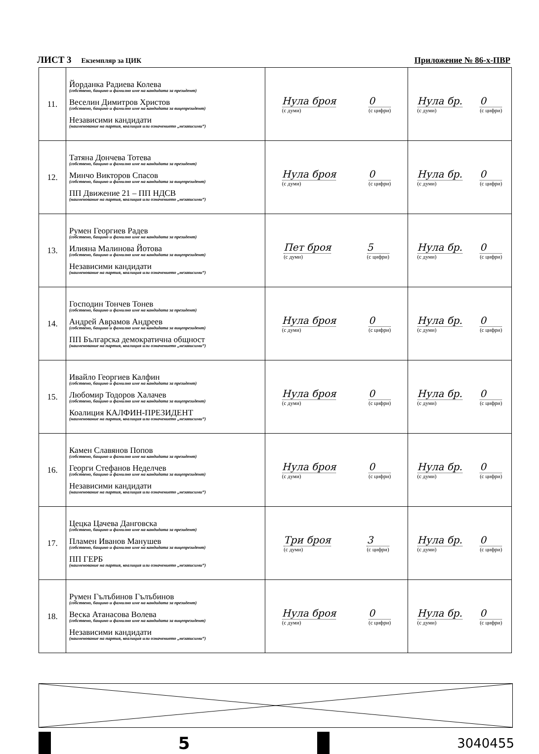ЛИСТ 3 Екземпляр за ЦИК
Приложение № 86-х-ПВР
| 11. | Йорданка Радиева Колева (собствено, бащино и фамилно име на кандидата за президент) Веселин Димитров Христов (собствено, бащино и фамилно име на кандидата за вицепрезидент) Независими кандидати (наименование на партия, коалиция или означението „независими“) | Нула броя (с думи) 0 (с цифри) | Нула бр. (с думи) 0 (с цифри) |
| 12. | Татяна Дончева Тотева (собствено, бащино и фамилно име на кандидата за президент) Минчо Викторов Спасов (собствено, бащино и фамилно име на кандидата за вицепрезидент) ПП Движение 21 – ПП НДСВ (наименование на партия, коалиция или означението „независими“) | Нула броя (с думи) 0 (с цифри) | Нула бр. (с думи) 0 (с цифри) |
| 13. | Румен Георгиев Радев (собствено, бащино и фамилно име на кандидата за президент) Илияна Малинова Йотова (собствено, бащино и фамилно име на кандидата за вицепрезидент) Независими кандидати (наименование на партия, коалиция или означението „независими“) | Пет броя (с думи) 5 (с цифри) | Нула бр. (с думи) 0 (с цифри) |
| 14. | Господин Тончев Тонев (собствено, бащино и фамилно име на кандидата за президент) Андрей Аврамов Андреев (собствено, бащино и фамилно име на кандидата за вицепрезидент) ПП Българска демократична общност (наименование на партия, коалиция или означението „независими“) | Нула броя (с думи) 0 (с цифри) | Нула бр. (с думи) 0 (с цифри) |
| 15. | Ивайло Георгиев Калфин (собствено, бащино и фамилно име на кандидата за президент) Любомир Тодоров Халачев (собствено, бащино и фамилно име на кандидата за вицепрезидент) Коалиция КАЛФИН-ПРЕЗИДЕНТ (наименование на партия, коалиция или означението „независими“) | Нула броя (с думи) 0 (с цифри) | Нула бр. (с думи) 0 (с цифри) |
| 16. | Камен Славянов Попов (собствено, бащино и фамилно име на кандидата за президент) Георги Стефанов Неделчев (собствено, бащино и фамилно име на кандидата за вицепрезидент) Независими кандидати (наименование на партия, коалиция или означението „независими“) | Нула броя (с думи) 0 (с цифри) | Нула бр. (с думи) 0 (с цифри) |
| 17. | Цецка Цачева Данговска (собствено, бащино и фамилно име на кандидата за президент) Пламен Иванов Манушев (собствено, бащино и фамилно име на кандидата за вицепрезидент) ПП ГЕРБ (наименование на партия, коалиция или означението „независими“) | Три броя (с думи) 3 (с цифри) | Нула бр. (с думи) 0 (с цифри) |
| 18. | Румен Гълъбинов Гълъбинов (собствено, бащино и фамилно име на кандидата за президент) Веска Атанасова Волева (собствено, бащино и фамилно име на кандидата за вицепрезидент) Независими кандидати (наименование на партия, коалиция или означението „независими“) | Нула броя (с думи) 0 (с цифри) | Нула бр. (с думи) 0 (с цифри) |
5
3040455